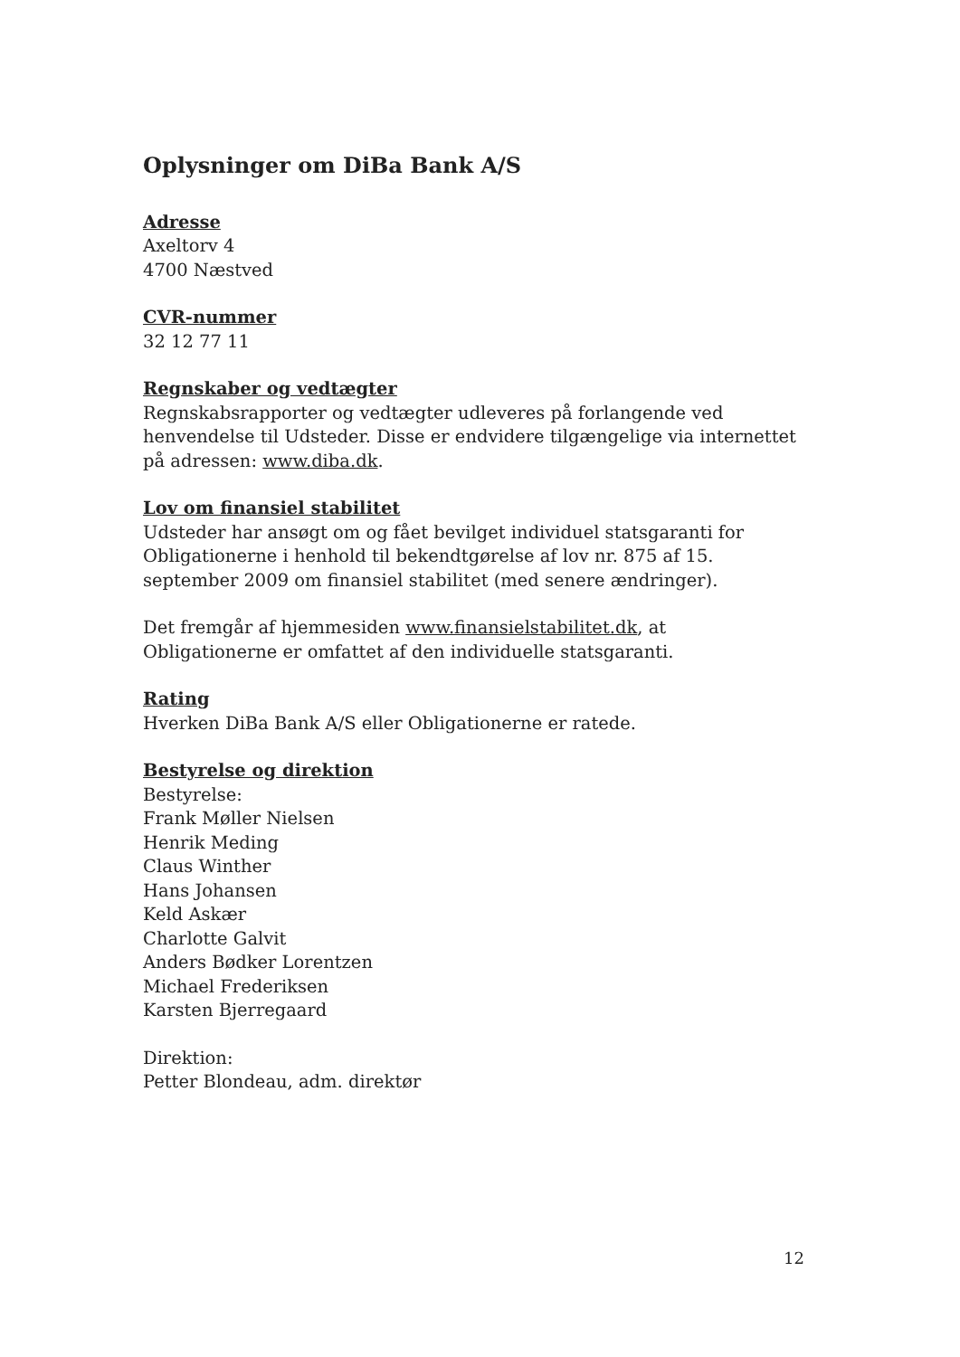Oplysninger om DiBa Bank A/S
Adresse
Axeltorv 4
4700 Næstved
CVR-nummer
32 12 77 11
Regnskaber og vedtægter
Regnskabsrapporter og vedtægter udleveres på forlangende ved henvendelse til Udsteder. Disse er endvidere tilgængelige via internettet på adressen: www.diba.dk.
Lov om finansiel stabilitet
Udsteder har ansøgt om og fået bevilget individuel statsgaranti for Obligationerne i henhold til bekendtgørelse af lov nr. 875 af 15. september 2009 om finansiel stabilitet (med senere ændringer).
Det fremgår af hjemmesiden www.finansielstabilitet.dk, at Obligationerne er omfattet af den individuelle statsgaranti.
Rating
Hverken DiBa Bank A/S eller Obligationerne er ratede.
Bestyrelse og direktion
Bestyrelse:
Frank Møller Nielsen
Henrik Meding
Claus Winther
Hans Johansen
Keld Askær
Charlotte Galvit
Anders Bødker Lorentzen
Michael Frederiksen
Karsten Bjerregaard
Direktion:
Petter Blondeau, adm. direktør
12